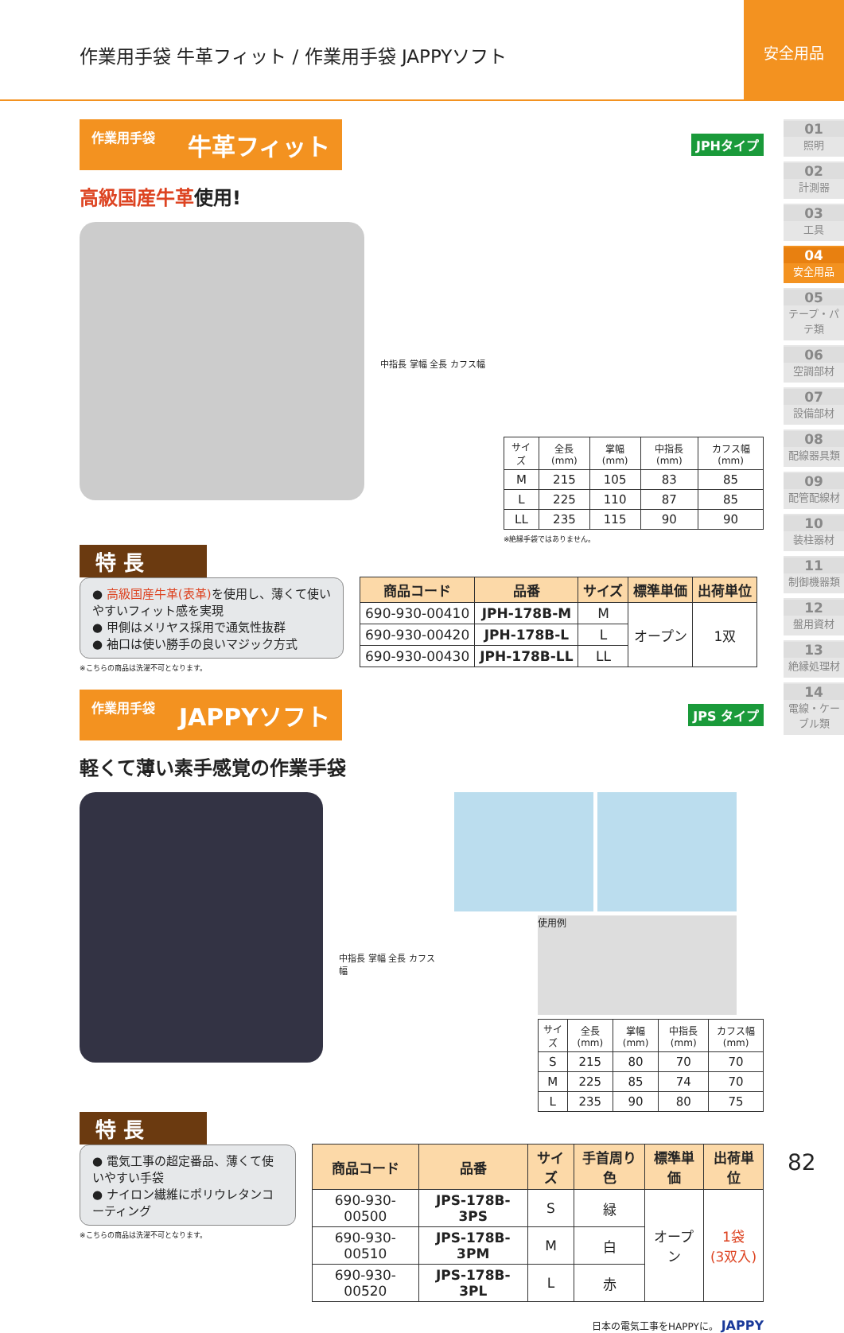作業用手袋 牛革フィット / 作業用手袋 JAPPYソフト
安全用品
01
照明
02
計測器
03
工具
04
安全用品
05
テープ・パテ類
06
空調部材
07
設備部材
08
配線器具類
09
配管配線材
10
装柱器材
11
制御機器類
12
盤用資材
13
絶縁処理材
14
電線・ケーブル類
作業用手袋 牛革フィット
JPHタイプ
高級国産牛革使用!
中指長 掌幅 全長 カフス幅
| サイズ | 全長(mm) | 掌幅(mm) | 中指長(mm) | カフス幅(mm) |
| --- | --- | --- | --- | --- |
| M | 215 | 105 | 83 | 85 |
| L | 225 | 110 | 87 | 85 |
| LL | 235 | 115 | 90 | 90 |
※絶縁手袋ではありません。
特 長
● 高級国産牛革(表革) を使用し、薄くて使いやすいフィット感を実現
● 甲側はメリヤス採用で通気性抜群
● 袖口は使い勝手の良いマジック方式
※こちらの商品は洗濯不可となります。
| 商品コード | 品番 | サイズ | 標準単価 | 出荷単位 |
| --- | --- | --- | --- | --- |
| 690-930-00410 | JPH-178B-M | M | オープン | 1双 |
| 690-930-00420 | JPH-178B-L | L | | |
| 690-930-00430 | JPH-178B-LL | LL | | |
作業用手袋 JAPPYソフト
JPS タイプ
軽くて薄い素手感覚の作業手袋
中指長 掌幅 全長 カフス幅
使用例
| サイズ | 全長(mm) | 掌幅(mm) | 中指長(mm) | カフス幅(mm) |
| --- | --- | --- | --- | --- |
| S | 215 | 80 | 70 | 70 |
| M | 225 | 85 | 74 | 70 |
| L | 235 | 90 | 80 | 75 |
特 長
● 電気工事の超定番品、薄くて使いやすい手袋
● ナイロン繊維にポリウレタンコーティング
※こちらの商品は洗濯不可となります。
| 商品コード | 品番 | サイズ | 手首周り色 | 標準単価 | 出荷単位 |
| --- | --- | --- | --- | --- | --- |
| 690-930-00500 | JPS-178B-3PS | S | 緑 | オープン | 1袋 (3双入) |
| 690-930-00510 | JPS-178B-3PM | M | 白 | | |
| 690-930-00520 | JPS-178B-3PL | L | 赤 | | |
日本の電気工事をHAPPYに。 JAPPY
82